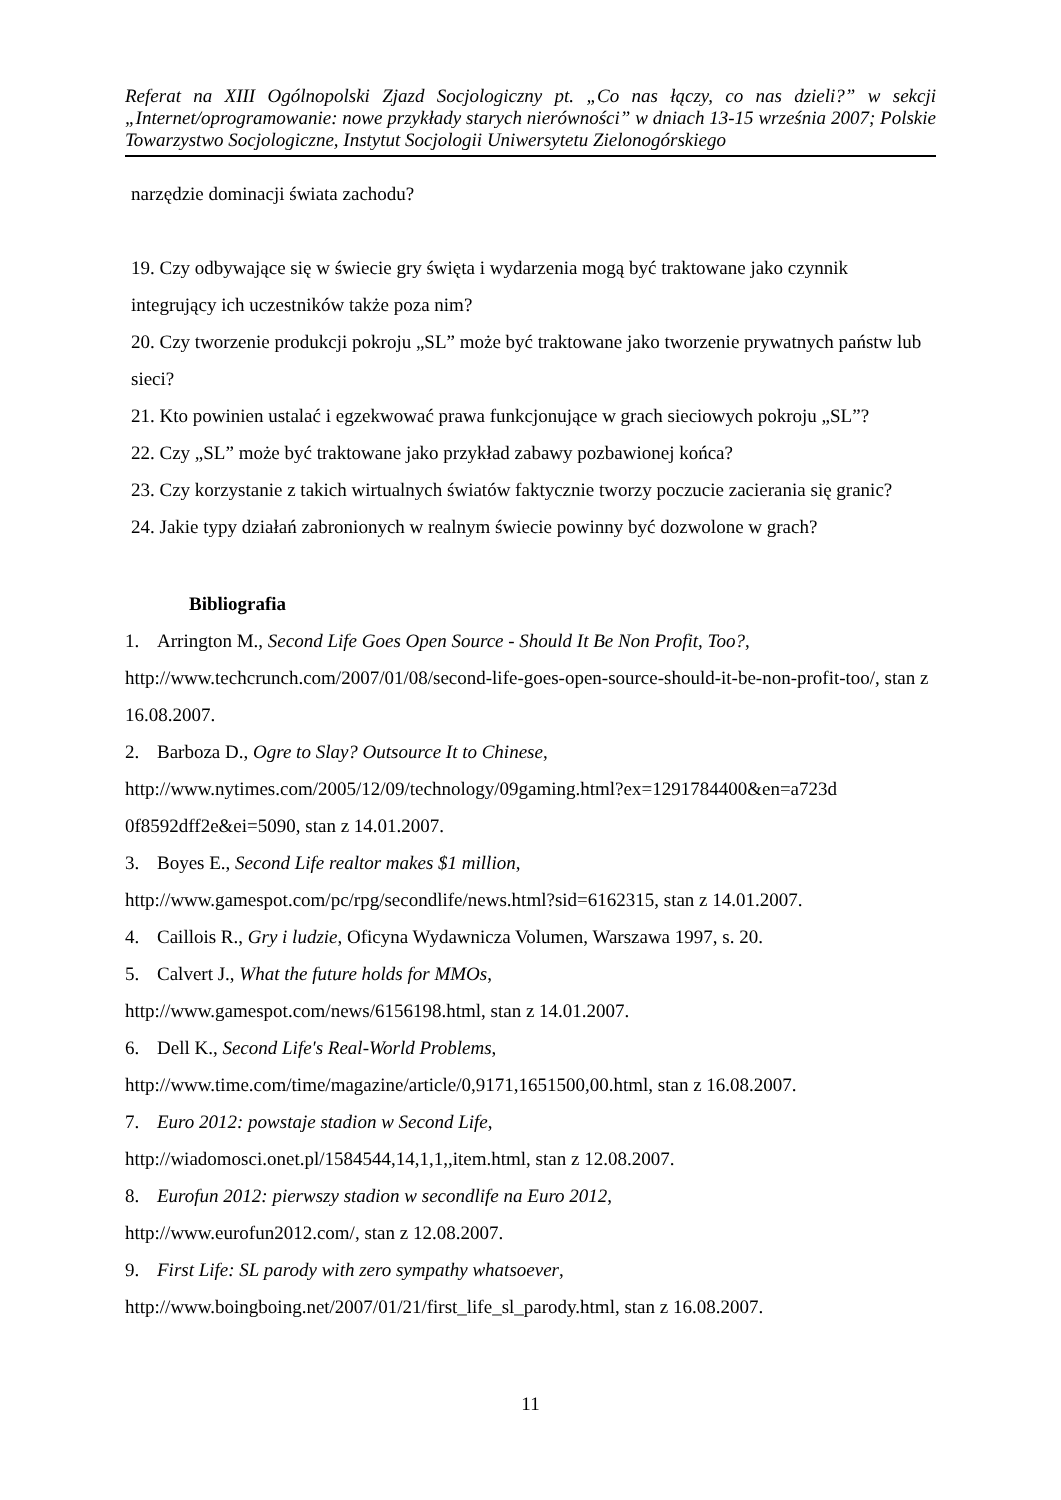Referat na XIII Ogólnopolski Zjazd Socjologiczny pt. „Co nas łączy, co nas dzieli?” w sekcji „Internet/oprogramowanie: nowe przykłady starych nierówności” w dniach 13-15 września 2007; Polskie Towarzystwo Socjologiczne, Instytut Socjologii Uniwersytetu Zielonogórskiego
narzędzie dominacji świata zachodu?
19. Czy odbywające się w świecie gry święta i wydarzenia mogą być traktowane jako czynnik integrujący ich uczestników także poza nim?
20. Czy tworzenie produkcji pokroju „SL” może być traktowane jako tworzenie prywatnych państw lub sieci?
21. Kto powinien ustalać i egzekwować prawa funkcjonujące w grach sieciowych pokroju „SL”?
22. Czy „SL” może być traktowane jako przykład zabawy pozbawionej końca?
23. Czy korzystanie z takich wirtualnych światów faktycznie tworzy poczucie zacierania się granic?
24. Jakie typy działań zabronionych w realnym świecie powinny być dozwolone w grach?
Bibliografia
1. Arrington M., Second Life Goes Open Source - Should It Be Non Profit, Too?, http://www.techcrunch.com/2007/01/08/second-life-goes-open-source-should-it-be-non-profit-too/, stan z 16.08.2007.
2. Barboza D., Ogre to Slay? Outsource It to Chinese,
http://www.nytimes.com/2005/12/09/technology/09gaming.html?ex=1291784400&en=a723d 0f8592dff2e&ei=5090, stan z 14.01.2007.
3. Boyes E., Second Life realtor makes $1 million,
http://www.gamespot.com/pc/rpg/secondlife/news.html?sid=6162315, stan z 14.01.2007.
4. Caillois R., Gry i ludzie, Oficyna Wydawnicza Volumen, Warszawa 1997, s. 20.
5. Calvert J., What the future holds for MMOs,
http://www.gamespot.com/news/6156198.html, stan z 14.01.2007.
6. Dell K., Second Life's Real-World Problems,
http://www.time.com/time/magazine/article/0,9171,1651500,00.html, stan z 16.08.2007.
7. Euro 2012: powstaje stadion w Second Life,
http://wiadomosci.onet.pl/1584544,14,1,1,,item.html, stan z 12.08.2007.
8. Eurofun 2012: pierwszy stadion w secondlife na Euro 2012,
http://www.eurofun2012.com/, stan z 12.08.2007.
9. First Life: SL parody with zero sympathy whatsoever,
http://www.boingboing.net/2007/01/21/first_life_sl_parody.html, stan z 16.08.2007.
11